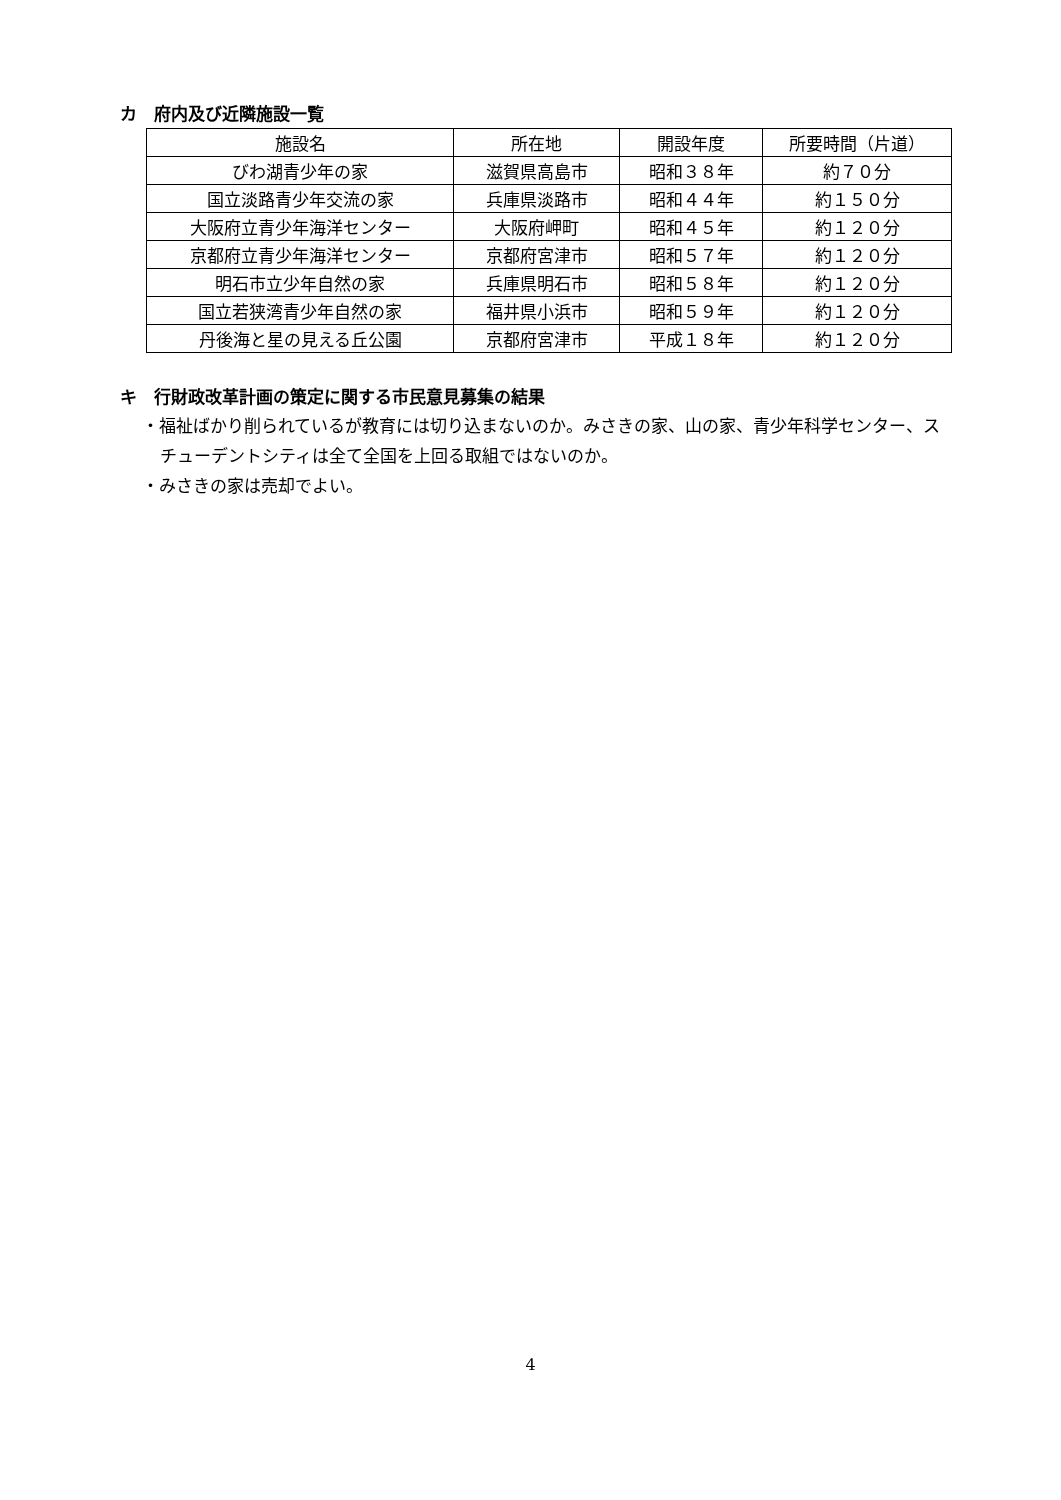カ　府内及び近隣施設一覧
| 施設名 | 所在地 | 開設年度 | 所要時間（片道） |
| --- | --- | --- | --- |
| びわ湖青少年の家 | 滋賀県高島市 | 昭和３８年 | 約７０分 |
| 国立淡路青少年交流の家 | 兵庫県淡路市 | 昭和４４年 | 約１５０分 |
| 大阪府立青少年海洋センター | 大阪府岬町 | 昭和４５年 | 約１２０分 |
| 京都府立青少年海洋センター | 京都府宮津市 | 昭和５７年 | 約１２０分 |
| 明石市立少年自然の家 | 兵庫県明石市 | 昭和５８年 | 約１２０分 |
| 国立若狭湾青少年自然の家 | 福井県小浜市 | 昭和５９年 | 約１２０分 |
| 丹後海と星の見える丘公園 | 京都府宮津市 | 平成１８年 | 約１２０分 |
キ　行財政改革計画の策定に関する市民意見募集の結果
・福祉ばかり削られているが教育には切り込まないのか。みさきの家、山の家、青少年科学センター、スチューデントシティは全て全国を上回る取組ではないのか。
・みさきの家は売却でよい。
4